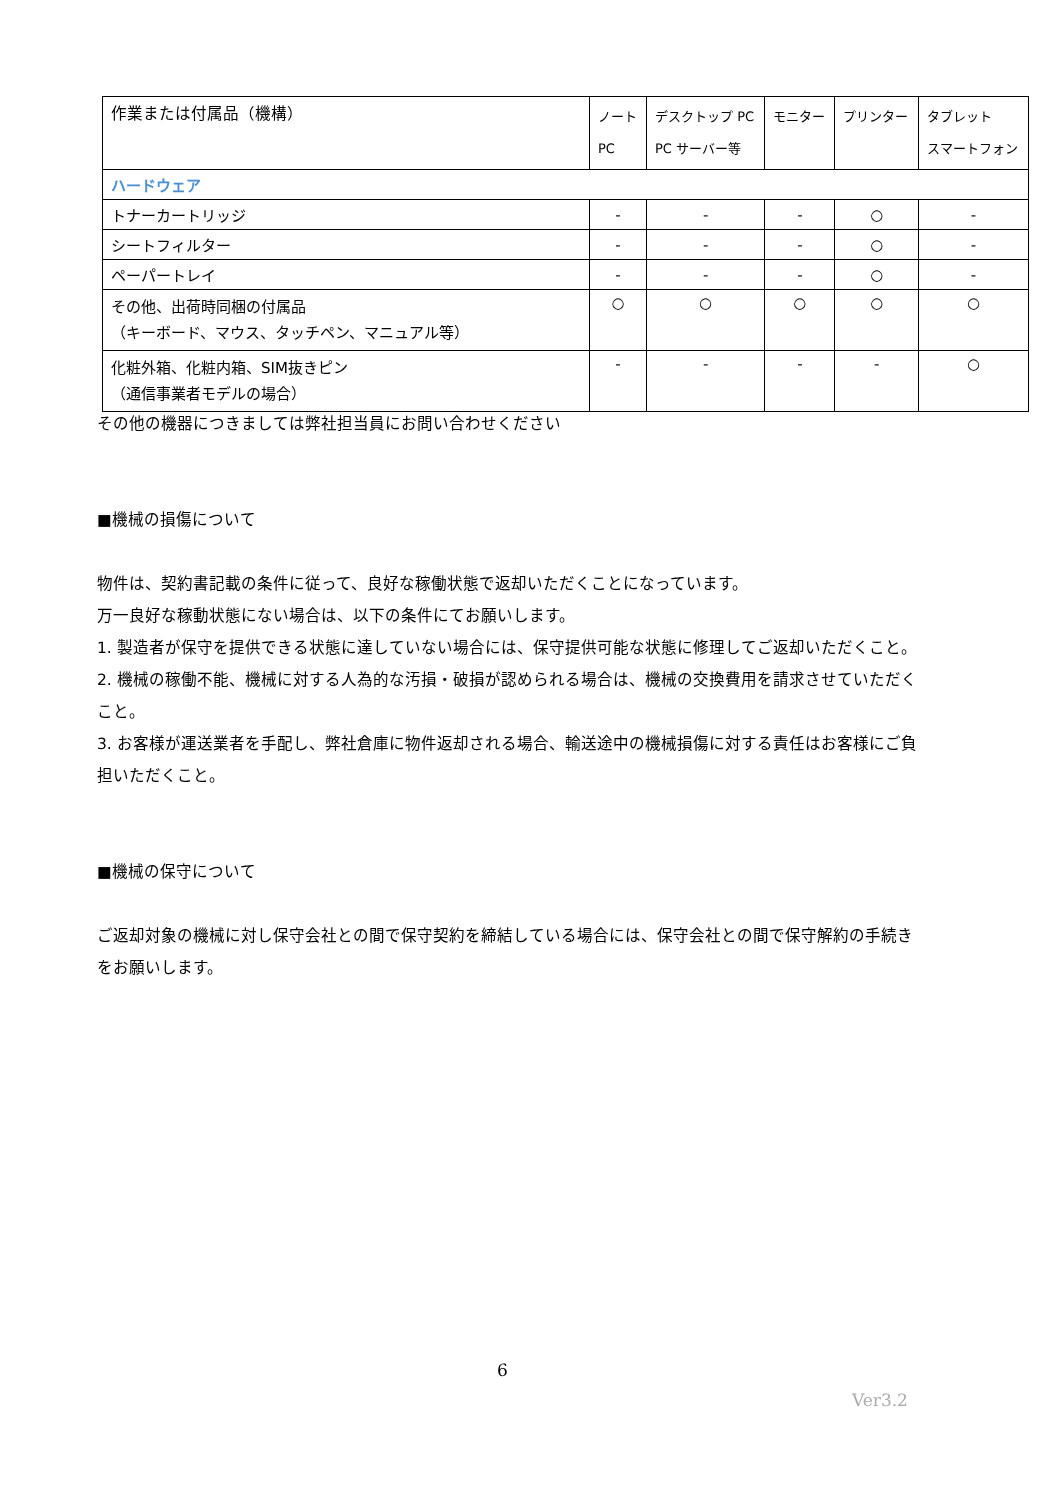| 作業または付属品（機構） | ノート PC | デスクトップ PC PC サーバー等 | モニター | プリンター | タブレット スマートフォン |
| --- | --- | --- | --- | --- | --- |
| ハードウェア | | | | | |
| トナーカートリッジ | - | - | - | ○ | - |
| シートフィルター | - | - | - | ○ | - |
| ペーパートレイ | - | - | - | ○ | - |
| その他、出荷時同梱の付属品 （キーボード、マウス、タッチペン、マニュアル等） | ○ | ○ | ○ | ○ | ○ |
| 化粧外箱、化粧内箱、SIM抜きピン （通信事業者モデルの場合） | - | - | - | - | ○ |
その他の機器につきましては弊社担当員にお問い合わせください
■機械の損傷について
物件は、契約書記載の条件に従って、良好な稼働状態で返却いただくことになっています。
万一良好な稼動状態にない場合は、以下の条件にてお願いします。
1. 製造者が保守を提供できる状態に達していない場合には、保守提供可能な状態に修理してご返却いただくこと。
2. 機械の稼働不能、機械に対する人為的な汚損・破損が認められる場合は、機械の交換費用を請求させていただくこと。
3. お客様が運送業者を手配し、弊社倉庫に物件返却される場合、輸送途中の機械損傷に対する責任はお客様にご負担いただくこと。
■機械の保守について
ご返却対象の機械に対し保守会社との間で保守契約を締結している場合には、保守会社との間で保守解約の手続きをお願いします。
6
Ver3.2